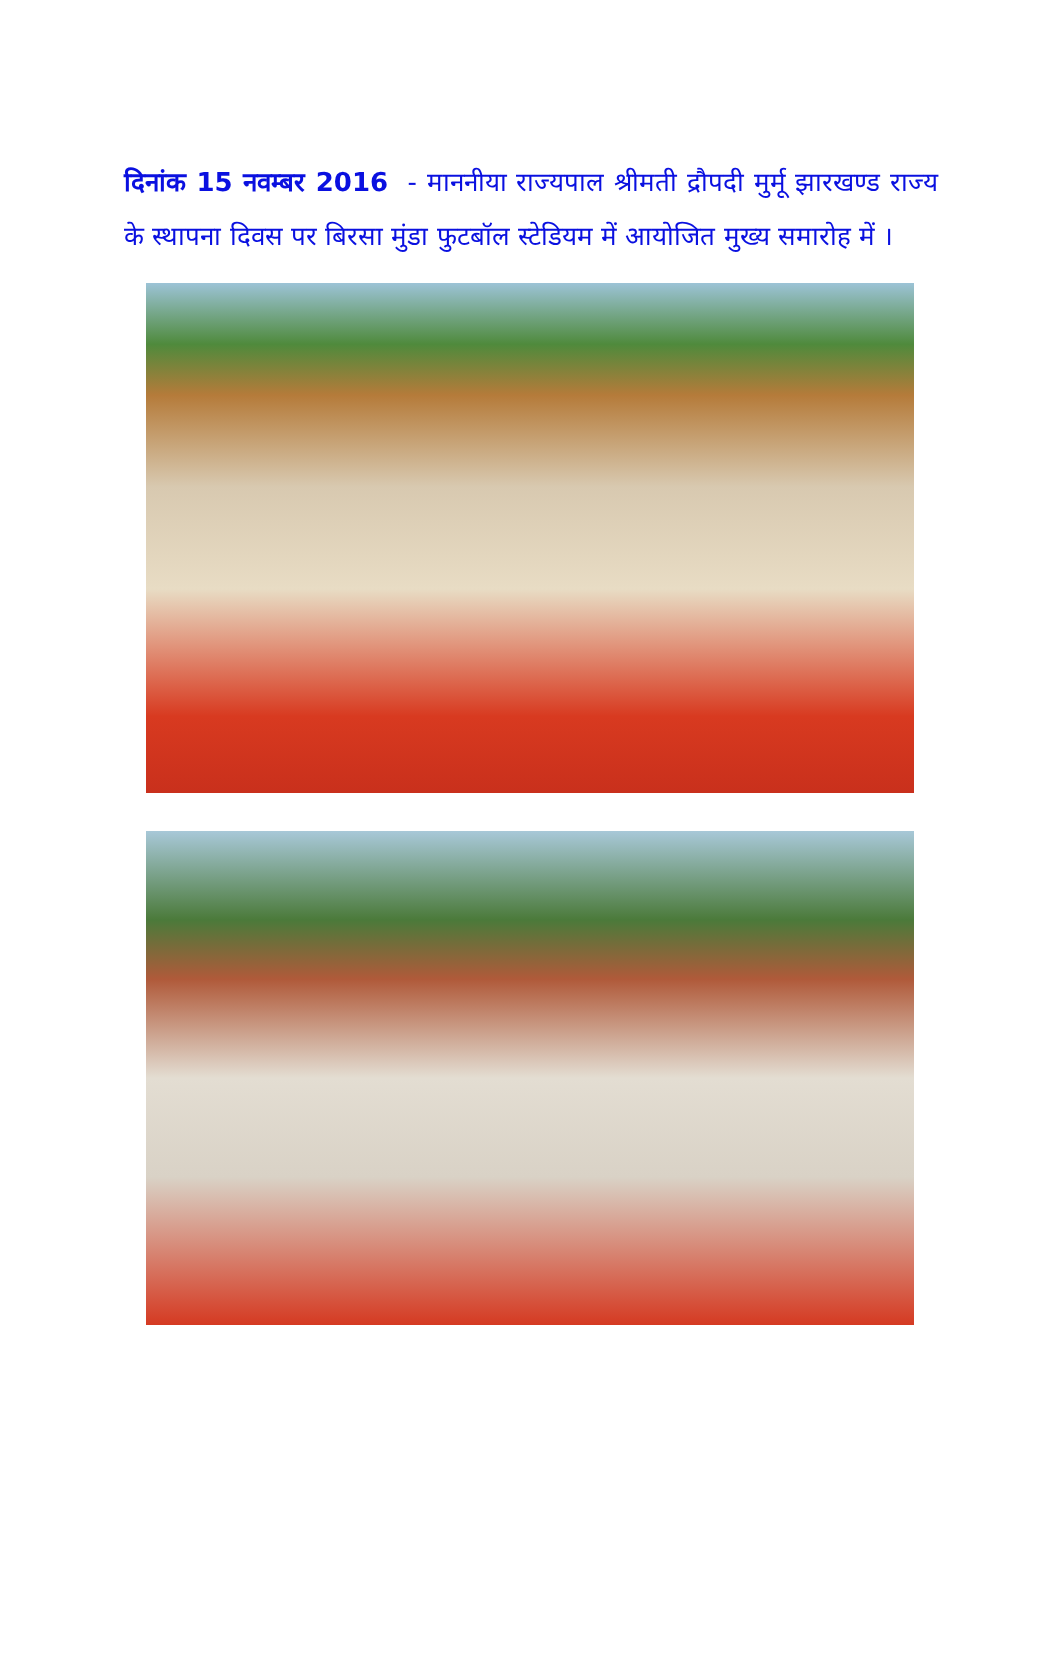दिनांक 15 नवम्बर 2016 - माननीया राज्यपाल श्रीमती द्रौपदी मुर्मू झारखण्ड राज्य के स्थापना दिवस पर बिरसा मुंडा फुटबॉल स्टेडियम में आयोजित मुख्य समारोह में ।